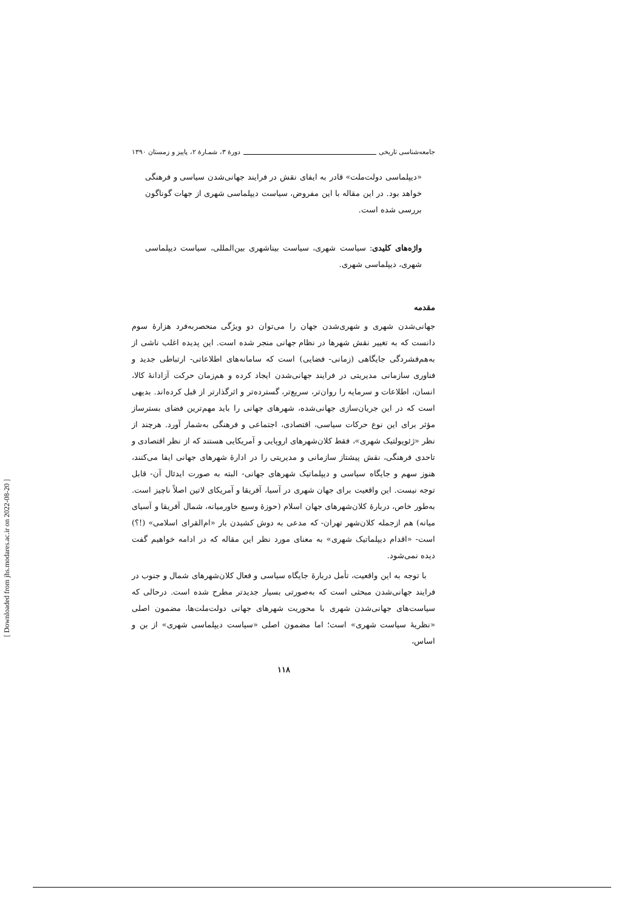جامعه‌شناسی تاریخی دورهٔ ۳، شمـارهٔ ۲، پاییز و زمستان ۱۳۹۰
«دیپلماسی دولت‌ملت» قادر به ایفای نقش در فرایند جهانی‌شدن سیاسی و فرهنگی خواهد بود. در این مقاله با این مفروض، سیاست دیپلماسی شهری از جهات گوناگون بررسی شده است.
واژه‌های کلیدی: سیاست شهری، سیاست بیناشهری بین‌المللی، سیاست دیپلماسی شهری، دیپلماسی شهری.
مقدمه
جهانی‌شدن شهری و شهری‌شدن جهان را می‌توان دو ویژگی منحصربه‌فرد هزارهٔ سوم دانست که به تغییر نقش شهرها در نظام جهانی منجر شده است. این پدیده اغلب ناشی از به‌هم‌فشردگی جایگاهی (زمانی- فضایی) است که سامانه‌های اطلاعاتی- ارتباطی جدید و فناوری سازمانی مدیریتی در فرایند جهانی‌شدن ایجاد کرده و هم‌زمان حرکت آزادانهٔ کالا، انسان، اطلاعات و سرمایه را روان‌تر، سریع‌تر، گسترده‌تر و اثرگذارتر از قبل کرده‌اند. بدیهی است که در این جریان‌سازی جهانی‌شده، شهرهای جهانی را باید مهم‌ترین فضای بسترساز مؤثر برای این نوع حرکات سیاسی، اقتصادی، اجتماعی و فرهنگی به‌شمار آورد. هرچند از نظر «ژئوپولتیک شهری»، فقط کلان‌شهرهای اروپایی و آمریکایی هستند که از نظر اقتصادی و تاحدی فرهنگی، نقش پیشتاز سازمانی و مدیریتی را در ادارهٔ شهرهای جهانی ایفا می‌کنند، هنوز سهم و جایگاه سیاسی و دیپلماتیک شهرهای جهانی- البته به صورت ایدئال آن- قابل توجه نیست. این واقعیت برای جهان شهری در آسیا، آفریقا و آمریکای لاتین اصلاً ناچیز است. به‌طور خاص، دربارهٔ کلان‌شهرهای جهان اسلام (حوزهٔ وسیع خاورمیانه، شمال آفریقا و آسیای میانه) هم ازجمله کلان‌شهر تهران- که مدعی به دوش کشیدن بار «ام‌القرای اسلامی» (!؟) است- «اقدام دیپلماتیک شهری» به معنای مورد نظر این مقاله که در ادامه خواهیم گفت دیده نمی‌شود.
با توجه به این واقعیت، تأمل دربارهٔ جایگاه سیاسی و فعال کلان‌شهرهای شمال و جنوب در فرایند جهانی‌شدن مبحثی است که به‌صورتی بسیار جدیدتر مطرح شده است. درحالی که سیاست‌های جهانی‌شدن شهری با محوریت شهرهای جهانی دولت‌ملت‌ها، مضمون اصلی «نظریهٔ سیاست شهری» است؛ اما مضمون اصلی «سیاست دیپلماسی شهری» از بن و اساس،
۱۱۸
[ Downloaded from jhs.modares.ac.ir on 2022-08-20 ]